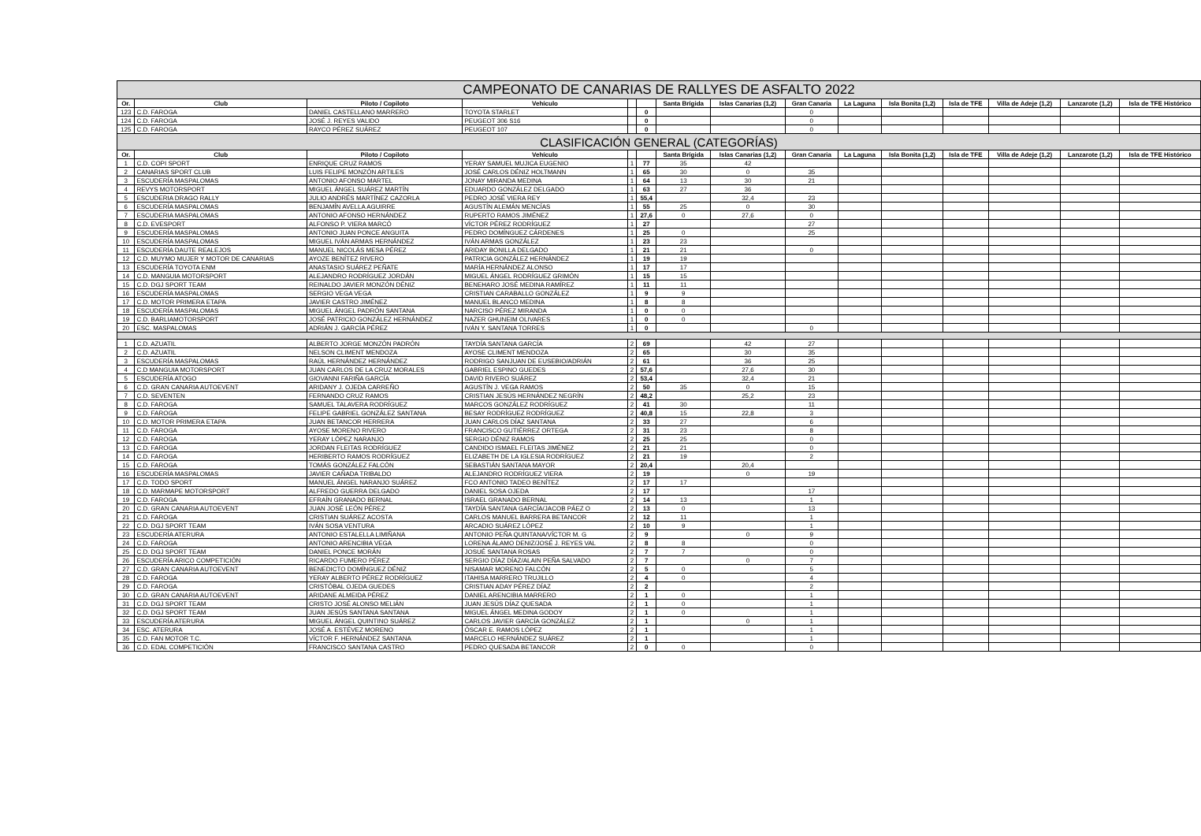| CAMPEONATO DE CANARIAS DE RALLYES DE ASFALTO 2022 | | | | | | | | | | | | | | |
| --- | --- | --- | --- | --- | --- | --- | --- | --- | --- | --- | --- | --- | --- | --- |
| Or. | Club | Piloto / Copiloto | Vehículo | | | Santa Brígida | Islas Canarias (1,2) | Gran Canaria | La Laguna | Isla Bonita (1,2) | Isla de TFE | Villa de Adeje (1,2) | Lanzarote (1,2) | Isla de TFE Histórico |
| 123 | C.D. FAROGA | DANIEL CASTELLANO MARRERO | TOYOTA STARLET | | 0 | | | 0 | | | | | | |
| 124 | C.D. FAROGA | JOSÉ J. REYES VALIDO | PEUGEOT 306 S16 | | 0 | | | 0 | | | | | | |
| 125 | C.D. FAROGA | RAYCO PÉREZ SUÁREZ | PEUGEOT 107 | | 0 | | | 0 | | | | | | |
| CLASIFICACIÓN GENERAL (CATEGORÍAS) | | | | | | | | | | | | | | |
| Or. | Club | Piloto / Copiloto | Vehículo | | | Santa Brígida | Islas Canarias (1,2) | Gran Canaria | La Laguna | Isla Bonita (1,2) | Isla de TFE | Villa de Adeje (1,2) | Lanzarote (1,2) | Isla de TFE Histórico |
| 1 | C.D. COPI SPORT | ENRIQUE CRUZ RAMOS | YERAY SAMUEL MUJICA EUGENIO | 1 | 77 | 35 | 42 | | | | | | | |
| 2 | CANARIAS SPORT CLUB | LUIS FELIPE MONZÓN ARTILES | JOSÉ CARLOS DÉNIZ HOLTMANN | 1 | 65 | 30 | 0 | 35 | | | | | | |
| 3 | ESCUDERÍA MASPALOMAS | ANTONIO AFONSO MARTEL | JONAY MIRANDA MEDINA | 1 | 64 | 13 | 30 | 21 | | | | | | |
| 4 | REVYS MOTORSPORT | MIGUEL ÁNGEL SUÁREZ MARTÍN | EDUARDO GONZÁLEZ DELGADO | 1 | 63 | 27 | 36 | | | | | | | |
| 5 | ESCUDERIA DRAGO RALLY | JULIO ANDRÉS MARTÍNEZ CAZORLA | PEDRO JOSÉ VIERA REY | 1 | 55,4 | | 32,4 | 23 | | | | | | |
| 6 | ESCUDERÍA MASPALOMAS | BENJAMÍN AVELLA AGUIRRE | AGUSTÍN ALEMÁN MENCÍAS | 1 | 55 | 25 | 0 | 30 | | | | | | |
| 7 | ESCUDERIA MASPALOMAS | ANTONIO AFONSO HERNÁNDEZ | RUPERTO RAMOS JIMÉNEZ | 1 | 27,6 | 0 | 27,6 | 0 | | | | | | |
| 8 | C.D. EVESPORT | ALFONSO P. VIERA MARCÓ | VÍCTOR PÉREZ RODRÍGUEZ | 1 | 27 | | | 27 | | | | | | |
| 9 | ESCUDERÍA MASPALOMAS | ANTONIO JUAN PONCE ANGUITA | PEDRO DOMÍNGUEZ CÁRDENES | 1 | 25 | 0 | | 25 | | | | | | |
| 10 | ESCUDERÍA MASPALOMAS | MIGUEL IVÁN ARMAS HERNÁNDEZ | IVÁN ARMAS GONZÁLEZ | 1 | 23 | 23 | | | | | | | | |
| 11 | ESCUDERÍA DAUTE REALEJOS | MANUEL NICOLÁS MESA PÉREZ | ARIDAY BONILLA DELGADO | 1 | 21 | 21 | | 0 | | | | | | |
| 12 | C.D. MUYMO MUJER Y MOTOR DE CANARIAS | AYOZE BENÍTEZ RIVERO | PATRICIA GONZÁLEZ HERNÁNDEZ | 1 | 19 | 19 | | | | | | | | |
| 13 | ESCUDERÍA TOYOTA ENM | ANASTASIO SUÁREZ PEÑATE | MARÍA HERNÁNDEZ ALONSO | 1 | 17 | 17 | | | | | | | | |
| 14 | C.D. MANGUIA MOTORSPORT | ALEJANDRO RODRÍGUEZ JORDÁN | MIGUEL ÁNGEL RODRÍGUEZ GRIMÓN | 1 | 15 | 15 | | | | | | | | |
| 15 | C.D. DGJ SPORT TEAM | REINALDO JAVIER MONZÓN DÉNIZ | BENEHARO JOSÉ MEDINA RAMÍREZ | 1 | 11 | 11 | | | | | | | | |
| 16 | ESCUDERÍA MASPALOMAS | SERGIO VEGA VEGA | CRISTIAN CARABALLO GONZÁLEZ | 1 | 9 | 9 | | | | | | | | |
| 17 | C.D. MOTOR PRIMERA ETAPA | JAVIER CASTRO JIMÉNEZ | MANUEL BLANCO MEDINA | 1 | 8 | 8 | | | | | | | | |
| 18 | ESCUDERÍA MASPALOMAS | MIGUEL ÁNGEL PADRÓN SANTANA | NARCISO PÉREZ MIRANDA | 1 | 0 | 0 | | | | | | | | |
| 19 | C.D. BARLIAMOTORSPORT | JOSÉ PATRICIO GONZÁLEZ HERNÁNDEZ | NAZER GHUNEIM OLIVARES | 1 | 0 | 0 | | | | | | | | |
| 20 | ESC. MASPALOMAS | ADRIÁN J. GARCÍA PÉREZ | IVÁN Y. SANTANA TORRES | 1 | 0 | | | 0 | | | | | | |
| 1 | C.D. AZUATIL | ALBERTO JORGE MONZÓN PADRÓN | TAYDÍA SANTANA GARCÍA | 2 | 69 | | 42 | 27 | | | | | | |
| 2 | C.D. AZUATIL | NELSON CLIMENT MENDOZA | AYOSE CLIMENT MENDOZA | 2 | 65 | | 30 | 35 | | | | | | |
| 3 | ESCUDERÍA MASPALOMAS | RAÚL HERNÁNDEZ HERNÁNDEZ | RODRIGO SANJUAN DE EUSEBIO/ADRIÁN | 2 | 61 | | 36 | 25 | | | | | | |
| 4 | C.D MANGUIA MOTORSPORT | JUAN CARLOS DE LA CRUZ MORALES | GABRIEL ESPINO GUEDES | 2 | 57,6 | | 27,6 | 30 | | | | | | |
| 5 | ESCUDERÍA ATOGO | GIOVANNI FARIÑA GARCÍA | DAVID RIVERO SUÁREZ | 2 | 53,4 | | 32,4 | 21 | | | | | | |
| 6 | C.D. GRAN CANARIA AUTOEVENT | ARIDANY J. OJEDA CARREÑO | AGUSTÍN J. VEGA RAMOS | 2 | 50 | 35 | 0 | 15 | | | | | | |
| 7 | C.D. SEVENTEN | FERNANDO CRUZ RAMOS | CRISTIAN JESÚS HERNÁNDEZ NEGRÍN | 2 | 48,2 | | 25,2 | 23 | | | | | | |
| 8 | C.D. FAROGA | SAMUEL TALAVERA RODRÍGUEZ | MARCOS GONZÁLEZ RODRÍGUEZ | 2 | 41 | 30 | | 11 | | | | | | |
| 9 | C.D. FAROGA | FELIPE GABRIEL GONZÁLEZ SANTANA | BESAY RODRÍGUEZ RODRÍGUEZ | 2 | 40,8 | 15 | 22,8 | 3 | | | | | | |
| 10 | C.D. MOTOR PRIMERA ETAPA | JUAN BETANCOR HERRERA | JUAN CARLOS DÍAZ SANTANA | 2 | 33 | 27 | | 6 | | | | | | |
| 11 | C.D. FAROGA | AYOSE MORENO RIVERO | FRANCISCO GUTIÉRREZ ORTEGA | 2 | 31 | 23 | | 8 | | | | | | |
| 12 | C.D. FAROGA | YERAY LÓPEZ NARANJO | SERGIO DÉNIZ RAMOS | 2 | 25 | 25 | | 0 | | | | | | |
| 13 | C.D. FAROGA | JORDAN FLEITAS RODRÍGUEZ | CANDIDO ISMAEL FLEITAS JIMÉNEZ | 2 | 21 | 21 | | 0 | | | | | | |
| 14 | C.D. FAROGA | HERIBERTO RAMOS RODRÍGUEZ | ELIZABETH DE LA IGLESIA RODRÍGUEZ | 2 | 21 | 19 | | 2 | | | | | | |
| 15 | C.D. FAROGA | TOMÁS GONZÁLEZ FALCÓN | SEBASTIÁN SANTANA MAYOR | 2 | 20,4 | | 20,4 | | | | | | | |
| 16 | ESCUDERÍA MASPALOMAS | JAVIER CAÑADA TRIBALDO | ALEJANDRO RODRÍGUEZ VIERA | 2 | 19 | | 0 | 19 | | | | | | |
| 17 | C.D. TODO SPORT | MANUEL ÁNGEL NARANJO SUÁREZ | FCO ANTONIO TADEO BENÍTEZ | 2 | 17 | 17 | | | | | | | | |
| 18 | C.D. MARMAPE MOTORSPORT | ALFREDO GUERRA DELGADO | DANIEL SOSA OJEDA | 2 | 17 | | | 17 | | | | | | |
| 19 | C.D. FAROGA | EFRAÍN GRANADO BERNAL | ISRAEL GRANADO BERNAL | 2 | 14 | 13 | | 1 | | | | | | |
| 20 | C.D. GRAN CANARIA AUTOEVENT | JUAN JOSÉ LEÓN PÉREZ | TAYDÍA SANTANA GARCÍA/JACOB PÁEZ O | 2 | 13 | 0 | | 13 | | | | | | |
| 21 | C.D. FAROGA | CRISTIAN SUÁREZ ACOSTA | CARLOS MANUEL BARRERA BETANCOR | 2 | 12 | 11 | | 1 | | | | | | |
| 22 | C.D. DGJ SPORT TEAM | IVÁN SOSA VENTURA | ARCADIO SUÁREZ LÓPEZ | 2 | 10 | 9 | | 1 | | | | | | |
| 23 | ESCUDERÍA ATERURA | ANTONIO ESTALELLA LIMIÑANA | ANTONIO PEÑA QUINTANA/VÍCTOR M. G | 2 | 9 | | 0 | 9 | | | | | | |
| 24 | C.D. FAROGA | ANTONIO ARENCIBIA VEGA | LORENA ÁLAMO DENIZ/JOSÉ J. REYES VAL | 2 | 8 | 8 | | 0 | | | | | | |
| 25 | C.D. DGJ SPORT TEAM | DANIEL PONCE MORÁN | JOSUÉ SANTANA ROSAS | 2 | 7 | 7 | | 0 | | | | | | |
| 26 | ESCUDERÍA ARICO COMPETICIÓN | RICARDO FUMERO PÉREZ | SERGIO DÍAZ DÍAZ/ALAIN PEÑA SALVADO | 2 | 7 | | 0 | 7 | | | | | | |
| 27 | C.D. GRAN CANARIA AUTOEVENT | BENEDICTO DOMÍNGUEZ DÉNIZ | NISAMAR MORENO FALCÓN | 2 | 5 | 0 | | 5 | | | | | | |
| 28 | C.D. FAROGA | YERAY ALBERTO PÉREZ RODRÍGUEZ | ITAHISA MARRERO TRUJILLO | 2 | 4 | 0 | | 4 | | | | | | |
| 29 | C.D. FAROGA | CRISTÓBAL OJEDA GUEDES | CRISTIAN ADAY PÉREZ DÍAZ | 2 | 2 | | | 2 | | | | | | |
| 30 | C.D. GRAN CANARIA AUTOEVENT | ARIDANE ALMEIDA PÉREZ | DANIEL ARENCIBIA MARRERO | 2 | 1 | 0 | | 1 | | | | | | |
| 31 | C.D. DGJ SPORT TEAM | CRISTO JOSÉ ALONSO MELIÁN | JUAN JESÚS DÍAZ QUESADA | 2 | 1 | 0 | | 1 | | | | | | |
| 32 | C.D. DGJ SPORT TEAM | JUAN JESÚS SANTANA SANTANA | MIGUEL ÁNGEL MEDINA GODOY | 2 | 1 | 0 | | 1 | | | | | | |
| 33 | ESCUDERÍA ATERURA | MIGUEL ÁNGEL QUINTINO SUÁREZ | CARLOS JAVIER GARCÍA GONZÁLEZ | 2 | 1 | | 0 | 1 | | | | | | |
| 34 | ESC. ATERURA | JOSÉ A. ESTÉVEZ MORENO | ÓSCAR E. RAMOS LÓPEZ | 2 | 1 | | | 1 | | | | | | |
| 35 | C.D. FAN MOTOR T.C. | VÍCTOR F. HERNÁNDEZ SANTANA | MARCELO HERNÁNDEZ SUÁREZ | 2 | 1 | | | 1 | | | | | | |
| 36 | C.D. EDAL COMPETICIÓN | FRANCISCO SANTANA CASTRO | PEDRO QUESADA BETANCOR | 2 | 0 | 0 | | 0 | | | | | | |